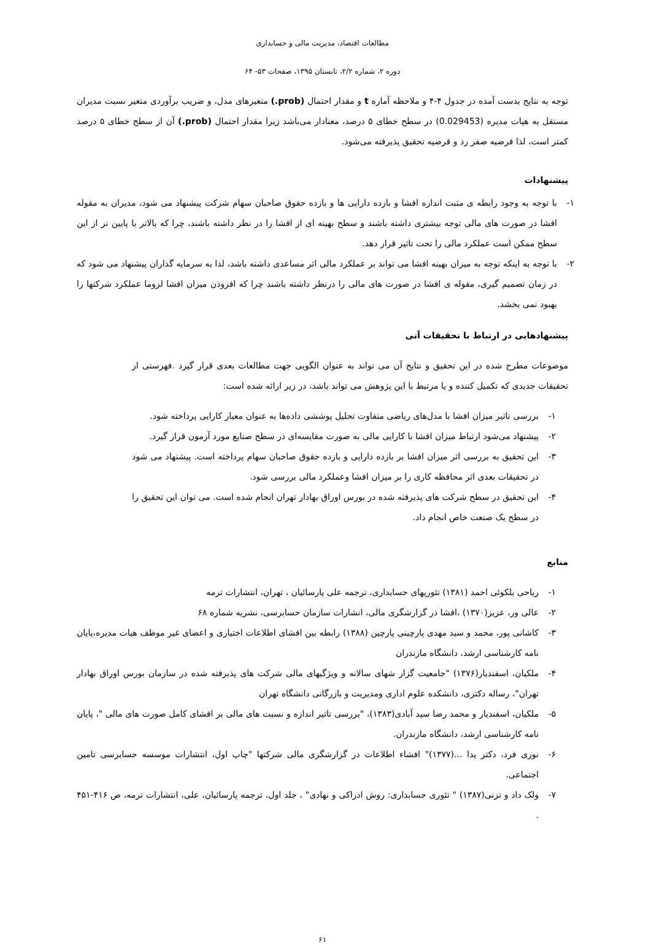مطالعات اقتصاد، مدیریت مالی و حسابداری
دوره ۲، شماره ۲/۲، تابستان ۱۳۹۵، صفحات ۵۳- ۶۴
توجه به نتایج بدست آمده در جدول ۴-۴ و ملاحظه آماره t و مقدار احتمال (prob.) متغیرهای مدل، و ضریب برآوردی متغیر نسبت مدیران مستقل به هیات مدیره (0.029453) در سطح خطای ۵ درصد، معنادار می‌باشد زیرا مقدار احتمال (prob.) آن از سطح خطای ۵ درصد کمتر است، لذا فرضیه صفر رد و فرضیه تحقیق پذیرفته می‌شود.
پیشنهادات
۱- با توجه به وجود رابطه ی مثبت اندازه افشا و بازده دارایی ها و بازده حقوق صاحبان سهام شرکت پیشنهاد می شود، مدیران به مقوله افشا در صورت های مالی توجه بیشتری داشته باشند و سطح بهینه ای از افشا را در نظر داشته باشند، چرا که بالاتر یا پایین تر از این سطح ممکن است عملکرد مالی را تحت تاثیر قرار دهد.
۲- با توجه به اینکه توجه به میزان بهینه افشا می تواند بر عملکرد مالی اثر مساعدی داشته باشد، لذا به سرمایه گذاران پیشنهاد می شود که در زمان تصمیم گیری، مقوله ی افشا در صورت های مالی را درنظر داشته باشند چرا که افزودن میزان افشا لزوما عملکرد شرکتها را بهبود نمی بخشد.
پیشنهادهایی در ارتباط با تحقیقات آتی
موضوعات مطرح شده در این تحقیق و نتایج آن می تواند به عنوان الگویی جهت مطالعات بعدی قرار گیرد .فهرستی از تحقیقات جدیدی که تکمیل کننده و یا مرتبط با این پژوهش می تواند باشد، در زیر ارائه شده است:
۱- بررسی تاثیر میزان افشا با مدل‌های ریاضی متفاوت تحلیل پوششی داده‌ها به عنوان معیار کارایی پرداخته شود.
۲- پیشنهاد می‌شود ارتباط میزان افشا با کارایی مالی به صورت مقایسه‌ای در سطح صنایع مورد آزمون قرار گیرد.
۳- این تحقیق به بررسی اثر میزان افشا بر بازده دارایی و بازده حقوق صاحبان سهام پرداخته است. پیشنهاد می شود در تحقیقات بعدی اثر محافظه کاری را بر میزان افشا وعملکرد مالی بررسی شود.
۴- این تحقیق در سطح شرکت های پذیرفته شده در بورس اوراق بهادار تهران انجام شده است. می توان این تحقیق را در سطح یک صنعت خاص انجام داد.
منابع
۱- ریاحی بلکوئی احمد (۱۳۸۱) تئوریهای حسابداری، ترجمه علی پارسائیان ، تهران، انتشارات ترمه
۲- عالی ور، عزیز(۱۳۷۰) ،افشا در گزارشگری مالی، انشارات سازمان حسابرسی، نشریه شماره ۶۸
۳- کاشانی پور، محمد و سید مهدی پارچینی پارچین (۱۳۸۸) رابطه بین افشای اطلاعات اختیاری و اعضای غیر موظف هیات مدیره،پایان نامه کارشناسی ارشد، دانشگاه مازندران
۴- ملکیان، اسفندیار(۱۳۷۶) "جامعیت گزار شهای سالانه و ویژگیهای مالی شرکت های پذیرفته شده در سازمان بورس اوراق بهادار تهران"، رساله دکتری، دانشکده علوم اداری ومدیریت و بازرگانی دانشگاه تهران
۵- ملکیان، اسفندیار و محمد رضا سید آبادی(۱۳۸۳)، "بررسی تاثیر اندازه و نسبت های مالی بر افشای کامل صورت های مالی "، پایان نامه کارشناسی ارشد، دانشگاه مازندران.
۶- نوری فرد، دکتر یدا ...(۱۳۷۷)" افشاء اطلاعات در گزارشگری مالی شرکتها "چاپ اول، انتشارات موسسه حسابرسی تامین اجتماعی.
۷- ولک داد و تزنی(۱۳۸۷) " تئوری حسابداری: روش ادراکی و نهادی" ، جلد اول، ترجمه پارسائیان، علی، انتشارات ترمه، ص ۴۱۶-۴۵۱ .
۶۱